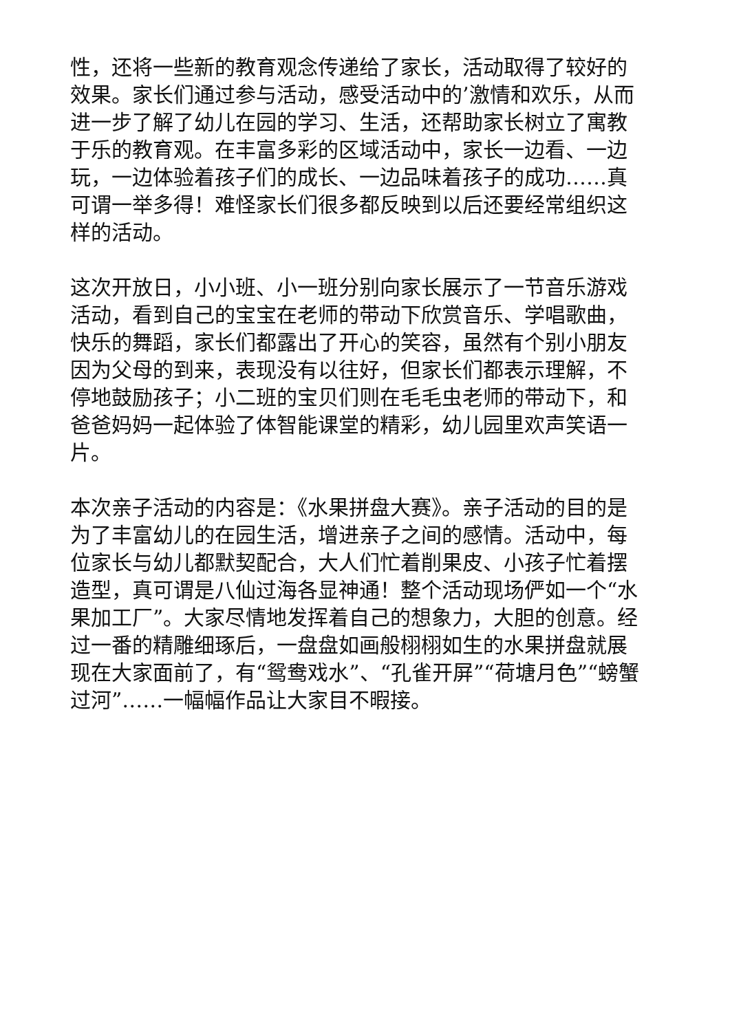性，还将一些新的教育观念传递给了家长，活动取得了较好的效果。家长们通过参与活动，感受活动中的’激情和欢乐，从而进一步了解了幼儿在园的学习、生活，还帮助家长树立了寓教于乐的教育观。在丰富多彩的区域活动中，家长一边看、一边玩，一边体验着孩子们的成长、一边品味着孩子的成功……真可谓一举多得！难怪家长们很多都反映到以后还要经常组织这样的活动。
这次开放日，小小班、小一班分别向家长展示了一节音乐游戏活动，看到自己的宝宝在老师的带动下欣赏音乐、学唱歌曲，快乐的舞蹈，家长们都露出了开心的笑容，虽然有个别小朋友因为父母的到来，表现没有以往好，但家长们都表示理解，不停地鼓励孩子；小二班的宝贝们则在毛毛虫老师的带动下，和爸爸妈妈一起体验了体智能课堂的精彩，幼儿园里欢声笑语一片。
本次亲子活动的内容是：《水果拼盘大赛》。亲子活动的目的是为了丰富幼儿的在园生活，增进亲子之间的感情。活动中，每位家长与幼儿都默契配合，大人们忙着削果皮、小孩子忙着摆造型，真可谓是八仙过海各显神通！整个活动现场俨如一个“水果加工厂”。大家尽情地发挥着自己的想象力，大胆的创意。经过一番的精雕细琢后，一盘盘如画般栩栩如生的水果拼盘就展现在大家面前了，有“鸳鸯戏水”、“孔雀开屏”“荷塘月色”“螃蟹过河”……一幅幅作品让大家目不暇接。